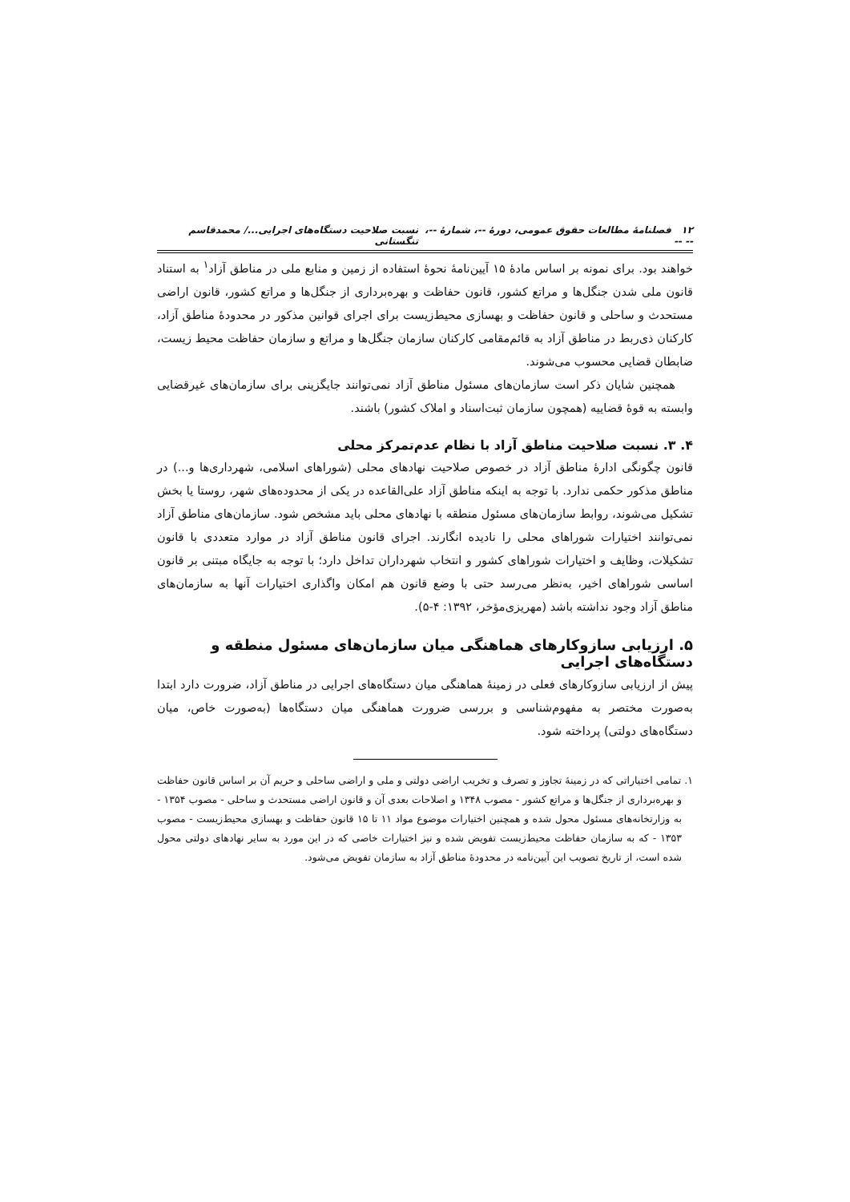۱۲ فصلنامهٔ مطالعات حقوق عمومی، دورهٔ --، شمارهٔ --، -- -- نسبت صلاحیت دستگاه‌های اجرایی.../ محمدقاسم تنگستانی
خواهند بود. برای نمونه بر اساس مادهٔ ۱۵ آیین‌نامهٔ نحوهٔ استفاده از زمین و منابع ملی در مناطق آزاد<sup>۱</sup> به استناد قانون ملی شدن جنگل‌ها و مراتع کشور، قانون حفاظت و بهره‌برداری از جنگل‌ها و مراتع کشور، قانون اراضی مستحدث و ساحلی و قانون حفاظت و بهسازی محیط‌زیست برای اجرای قوانین مذکور در محدودهٔ مناطق آزاد، کارکنان ذی‌ربط در مناطق آزاد به قائم‌مقامی کارکنان سازمان جنگل‌ها و مراتع و سازمان حفاظت محیط زیست، ضابطان قضایی محسوب می‌شوند.
همچنین شایان ذکر است سازمان‌های مسئول مناطق آزاد نمی‌توانند جایگزینی برای سازمان‌های غیرقضایی وابسته به قوهٔ قضاییه (همچون سازمان ثبت‌اسناد و املاک کشور) باشند.
۴. ۳. نسبت صلاحیت مناطق آزاد با نظام عدم‌تمرکز محلی
قانون چگونگی ادارهٔ مناطق آزاد در خصوص صلاحیت نهادهای محلی (شوراهای اسلامی، شهرداری‌ها و...) در مناطق مذکور حکمی ندارد. با توجه به اینکه مناطق آزاد علی‌القاعده در یکی از محدوده‌های شهر، روستا یا بخش تشکیل می‌شوند، روابط سازمان‌های مسئول منطقه با نهادهای محلی باید مشخص شود. سازمان‌های مناطق آزاد نمی‌توانند اختیارات شوراهای محلی را نادیده انگارند. اجرای قانون مناطق آزاد در موارد متعددی با قانون تشکیلات، وظایف و اختیارات شوراهای کشور و انتخاب شهرداران تداخل دارد؛ با توجه به جایگاه مبتنی بر قانون اساسی شوراهای اخیر، به‌نظر می‌رسد حتی با وضع قانون هم امکان واگذاری اختیارات آنها به سازمان‌های مناطق آزاد وجود نداشته باشد (مهریزی‌مؤخر، ۱۳۹۲: ۴-۵).
۵. ارزیابی سازوکارهای هماهنگی میان سازمان‌های مسئول منطقه و دستگاه‌های اجرایی
پیش از ارزیابی سازوکارهای فعلی در زمینهٔ هماهنگی میان دستگاه‌های اجرایی در مناطق آزاد، ضرورت دارد ابتدا به‌صورت مختصر به مفهوم‌شناسی و بررسی ضرورت هماهنگی میان دستگاه‌ها (به‌صورت خاص، میان دستگاه‌های دولتی) پرداخته شود.
۱. تمامی اختیاراتی که در زمینهٔ تجاوز و تصرف و تخریب اراضی دولتی و ملی و اراضی ساحلی و حریم آن بر اساس قانون حفاظت و بهره‌برداری از جنگل‌ها و مراتع کشور - مصوب ۱۳۴۸ و اصلاحات بعدی آن و قانون اراضی مستحدث و ساحلی - مصوب ۱۳۵۴ - به وزارتخانه‌های مسئول محول شده و همچنین اختیارات موضوع مواد ۱۱ تا ۱۵ قانون حفاظت و بهسازی محیط‌زیست - مصوب ۱۳۵۳ - که به سازمان حفاظت محیط‌زیست تفویض شده و نیز اختیارات خاصی که در این مورد به سایر نهادهای دولتی محول شده است، از تاریخ تصویب این آیین‌نامه در محدودهٔ مناطق آزاد به سازمان تفویض می‌شود.